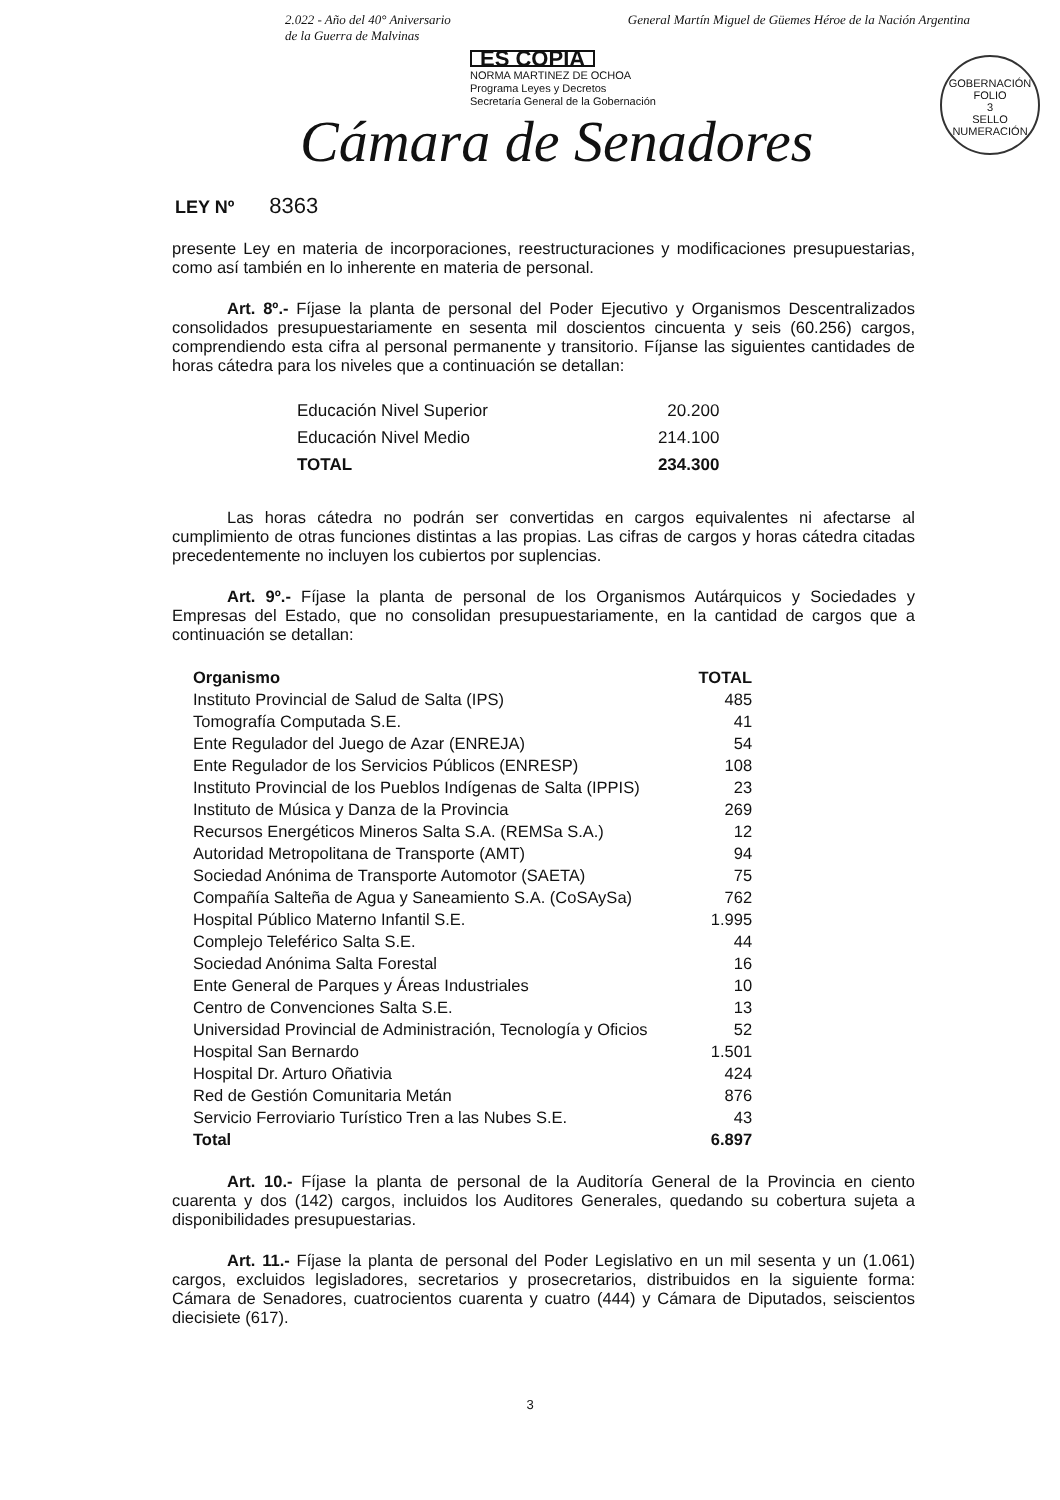2.022 - Año del 40° Aniversario
de la Guerra de Malvinas
General Martín Miguel de Güemes Héroe de la Nación Argentina
ES COPIA
NORMA MARTINEZ DE OCHOA
Programa Leyes y Decretos
Secretaría General de la Gobernación
GOBERNACIÓN
FOLIO
3
SELLO NUMERACIÓN
Cámara de Senadores
LEY Nº 8363
presente Ley en materia de incorporaciones, reestructuraciones y modificaciones presupuestarias, como así también en lo inherente en materia de personal.
Art. 8º.- Fíjase la planta de personal del Poder Ejecutivo y Organismos Descentralizados consolidados presupuestariamente en sesenta mil doscientos cincuenta y seis (60.256) cargos, comprendiendo esta cifra al personal permanente y transitorio. Fíjanse las siguientes cantidades de horas cátedra para los niveles que a continuación se detallan:
| Educación Nivel Superior | 20.200 |
| Educación Nivel Medio | 214.100 |
| TOTAL | 234.300 |
Las horas cátedra no podrán ser convertidas en cargos equivalentes ni afectarse al cumplimiento de otras funciones distintas a las propias. Las cifras de cargos y horas cátedra citadas precedentemente no incluyen los cubiertos por suplencias.
Art. 9º.- Fíjase la planta de personal de los Organismos Autárquicos y Sociedades y Empresas del Estado, que no consolidan presupuestariamente, en la cantidad de cargos que a continuación se detallan:
| Organismo | TOTAL |
| --- | --- |
| Instituto Provincial de Salud de Salta (IPS) | 485 |
| Tomografía Computada S.E. | 41 |
| Ente Regulador del Juego de Azar (ENREJA) | 54 |
| Ente Regulador de los Servicios Públicos (ENRESP) | 108 |
| Instituto Provincial de los Pueblos Indígenas de Salta (IPPIS) | 23 |
| Instituto de Música y Danza de la Provincia | 269 |
| Recursos Energéticos Mineros Salta S.A. (REMSa S.A.) | 12 |
| Autoridad Metropolitana de Transporte (AMT) | 94 |
| Sociedad Anónima de Transporte Automotor (SAETA) | 75 |
| Compañía Salteña de Agua y Saneamiento S.A. (CoSAySa) | 762 |
| Hospital Público Materno Infantil S.E. | 1.995 |
| Complejo Teleférico Salta S.E. | 44 |
| Sociedad Anónima Salta Forestal | 16 |
| Ente General de Parques y Áreas Industriales | 10 |
| Centro de Convenciones Salta S.E. | 13 |
| Universidad Provincial de Administración, Tecnología y Oficios | 52 |
| Hospital San Bernardo | 1.501 |
| Hospital Dr. Arturo Oñativia | 424 |
| Red de Gestión Comunitaria Metán | 876 |
| Servicio Ferroviario Turístico Tren a las Nubes S.E. | 43 |
| Total | 6.897 |
Art. 10.- Fíjase la planta de personal de la Auditoría General de la Provincia en ciento cuarenta y dos (142) cargos, incluidos los Auditores Generales, quedando su cobertura sujeta a disponibilidades presupuestarias.
Art. 11.- Fíjase la planta de personal del Poder Legislativo en un mil sesenta y un (1.061) cargos, excluidos legisladores, secretarios y prosecretarios, distribuidos en la siguiente forma: Cámara de Senadores, cuatrocientos cuarenta y cuatro (444) y Cámara de Diputados, seiscientos diecisiete (617).
3